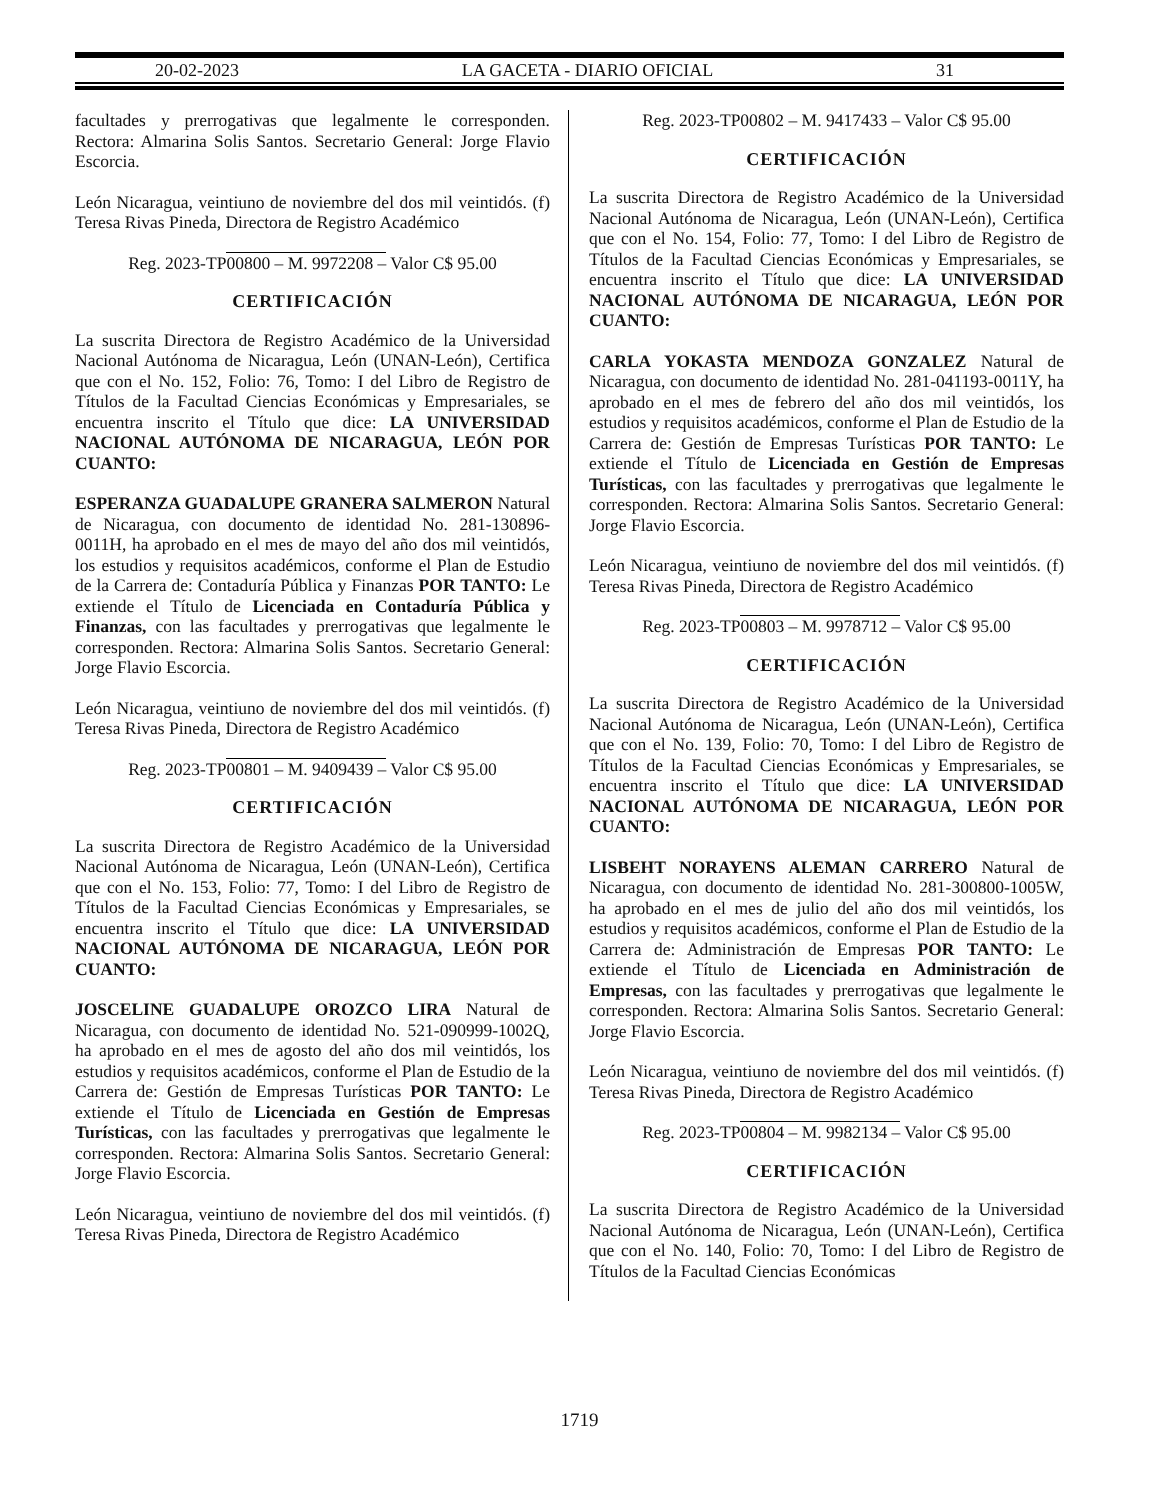20-02-2023 LA GACETA - DIARIO OFICIAL 31
facultades y prerrogativas que legalmente le corresponden. Rectora: Almarina Solis Santos. Secretario General: Jorge Flavio Escorcia.
León Nicaragua, veintiuno de noviembre del dos mil veintidós. (f) Teresa Rivas Pineda, Directora de Registro Académico
Reg. 2023-TP00800 – M. 9972208 – Valor C$ 95.00
CERTIFICACIÓN
La suscrita Directora de Registro Académico de la Universidad Nacional Autónoma de Nicaragua, León (UNAN-León), Certifica que con el No. 152, Folio: 76, Tomo: I del Libro de Registro de Títulos de la Facultad Ciencias Económicas y Empresariales, se encuentra inscrito el Título que dice: LA UNIVERSIDAD NACIONAL AUTÓNOMA DE NICARAGUA, LEÓN POR CUANTO:
ESPERANZA GUADALUPE GRANERA SALMERON Natural de Nicaragua, con documento de identidad No. 281-130896-0011H, ha aprobado en el mes de mayo del año dos mil veintidós, los estudios y requisitos académicos, conforme el Plan de Estudio de la Carrera de: Contaduría Pública y Finanzas POR TANTO: Le extiende el Título de Licenciada en Contaduría Pública y Finanzas, con las facultades y prerrogativas que legalmente le corresponden. Rectora: Almarina Solis Santos. Secretario General: Jorge Flavio Escorcia.
León Nicaragua, veintiuno de noviembre del dos mil veintidós. (f) Teresa Rivas Pineda, Directora de Registro Académico
Reg. 2023-TP00801 – M. 9409439 – Valor C$ 95.00
CERTIFICACIÓN
La suscrita Directora de Registro Académico de la Universidad Nacional Autónoma de Nicaragua, León (UNAN-León), Certifica que con el No. 153, Folio: 77, Tomo: I del Libro de Registro de Títulos de la Facultad Ciencias Económicas y Empresariales, se encuentra inscrito el Título que dice: LA UNIVERSIDAD NACIONAL AUTÓNOMA DE NICARAGUA, LEÓN POR CUANTO:
JOSCELINE GUADALUPE OROZCO LIRA Natural de Nicaragua, con documento de identidad No. 521-090999-1002Q, ha aprobado en el mes de agosto del año dos mil veintidós, los estudios y requisitos académicos, conforme el Plan de Estudio de la Carrera de: Gestión de Empresas Turísticas POR TANTO: Le extiende el Título de Licenciada en Gestión de Empresas Turísticas, con las facultades y prerrogativas que legalmente le corresponden. Rectora: Almarina Solis Santos. Secretario General: Jorge Flavio Escorcia.
León Nicaragua, veintiuno de noviembre del dos mil veintidós. (f) Teresa Rivas Pineda, Directora de Registro Académico
Reg. 2023-TP00802 – M. 9417433 – Valor C$ 95.00
CERTIFICACIÓN
La suscrita Directora de Registro Académico de la Universidad Nacional Autónoma de Nicaragua, León (UNAN-León), Certifica que con el No. 154, Folio: 77, Tomo: I del Libro de Registro de Títulos de la Facultad Ciencias Económicas y Empresariales, se encuentra inscrito el Título que dice: LA UNIVERSIDAD NACIONAL AUTÓNOMA DE NICARAGUA, LEÓN POR CUANTO:
CARLA YOKASTA MENDOZA GONZALEZ Natural de Nicaragua, con documento de identidad No. 281-041193-0011Y, ha aprobado en el mes de febrero del año dos mil veintidós, los estudios y requisitos académicos, conforme el Plan de Estudio de la Carrera de: Gestión de Empresas Turísticas POR TANTO: Le extiende el Título de Licenciada en Gestión de Empresas Turísticas, con las facultades y prerrogativas que legalmente le corresponden. Rectora: Almarina Solis Santos. Secretario General: Jorge Flavio Escorcia.
León Nicaragua, veintiuno de noviembre del dos mil veintidós. (f) Teresa Rivas Pineda, Directora de Registro Académico
Reg. 2023-TP00803 – M. 9978712 – Valor C$ 95.00
CERTIFICACIÓN
La suscrita Directora de Registro Académico de la Universidad Nacional Autónoma de Nicaragua, León (UNAN-León), Certifica que con el No. 139, Folio: 70, Tomo: I del Libro de Registro de Títulos de la Facultad Ciencias Económicas y Empresariales, se encuentra inscrito el Título que dice: LA UNIVERSIDAD NACIONAL AUTÓNOMA DE NICARAGUA, LEÓN POR CUANTO:
LISBEHT NORAYENS ALEMAN CARRERO Natural de Nicaragua, con documento de identidad No. 281-300800-1005W, ha aprobado en el mes de julio del año dos mil veintidós, los estudios y requisitos académicos, conforme el Plan de Estudio de la Carrera de: Administración de Empresas POR TANTO: Le extiende el Título de Licenciada en Administración de Empresas, con las facultades y prerrogativas que legalmente le corresponden. Rectora: Almarina Solis Santos. Secretario General: Jorge Flavio Escorcia.
León Nicaragua, veintiuno de noviembre del dos mil veintidós. (f) Teresa Rivas Pineda, Directora de Registro Académico
Reg. 2023-TP00804 – M. 9982134 – Valor C$ 95.00
CERTIFICACIÓN
La suscrita Directora de Registro Académico de la Universidad Nacional Autónoma de Nicaragua, León (UNAN-León), Certifica que con el No. 140, Folio: 70, Tomo: I del Libro de Registro de Títulos de la Facultad Ciencias Económicas
1719